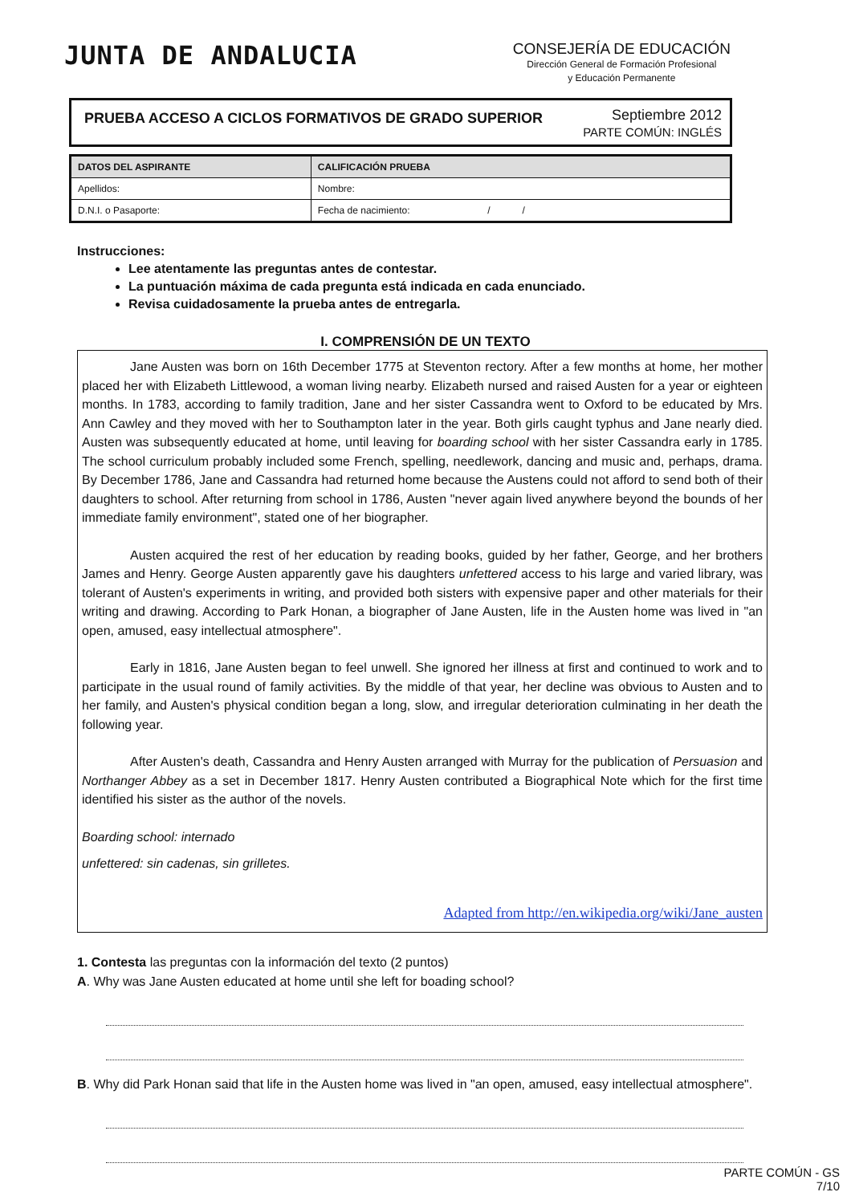JUNTA DE ANDALUCIA
CONSEJERÍA DE EDUCACIÓN
Dirección General de Formación Profesional
y Educación Permanente
PRUEBA ACCESO A CICLOS FORMATIVOS DE GRADO SUPERIOR
Septiembre 2012
PARTE COMÚN: INGLÉS
| DATOS DEL ASPIRANTE | | CALIFICACIÓN PRUEBA |
| --- | --- | --- |
| Apellidos: | | Nombre: |
| D.N.I. o Pasaporte: | Fecha de nacimiento: / / | |
Instrucciones:
Lee atentamente las preguntas antes de contestar.
La puntuación máxima de cada pregunta está indicada en cada enunciado.
Revisa cuidadosamente la prueba antes de entregarla.
I. COMPRENSIÓN DE UN TEXTO
Jane Austen was born on 16th December 1775 at Steventon rectory. After a few months at home, her mother placed her with Elizabeth Littlewood, a woman living nearby. Elizabeth nursed and raised Austen for a year or eighteen months. In 1783, according to family tradition, Jane and her sister Cassandra went to Oxford to be educated by Mrs. Ann Cawley and they moved with her to Southampton later in the year. Both girls caught typhus and Jane nearly died. Austen was subsequently educated at home, until leaving for boarding school with her sister Cassandra early in 1785. The school curriculum probably included some French, spelling, needlework, dancing and music and, perhaps, drama. By December 1786, Jane and Cassandra had returned home because the Austens could not afford to send both of their daughters to school. After returning from school in 1786, Austen "never again lived anywhere beyond the bounds of her immediate family environment", stated one of her biographer.
Austen acquired the rest of her education by reading books, guided by her father, George, and her brothers James and Henry. George Austen apparently gave his daughters unfettered access to his large and varied library, was tolerant of Austen's experiments in writing, and provided both sisters with expensive paper and other materials for their writing and drawing. According to Park Honan, a biographer of Jane Austen, life in the Austen home was lived in "an open, amused, easy intellectual atmosphere".
Early in 1816, Jane Austen began to feel unwell. She ignored her illness at first and continued to work and to participate in the usual round of family activities. By the middle of that year, her decline was obvious to Austen and to her family, and Austen's physical condition began a long, slow, and irregular deterioration culminating in her death the following year.
After Austen's death, Cassandra and Henry Austen arranged with Murray for the publication of Persuasion and Northanger Abbey as a set in December 1817. Henry Austen contributed a Biographical Note which for the first time identified his sister as the author of the novels.
Boarding school: internado
unfettered: sin cadenas, sin grilletes.
Adapted from http://en.wikipedia.org/wiki/Jane_austen
1. Contesta las preguntas con la información del texto (2 puntos)
A. Why was Jane Austen educated at home until she left for boading school?
B. Why did Park Honan said that life in the Austen home was lived in "an open, amused, easy intellectual atmosphere".
PARTE COMÚN - GS
7/10